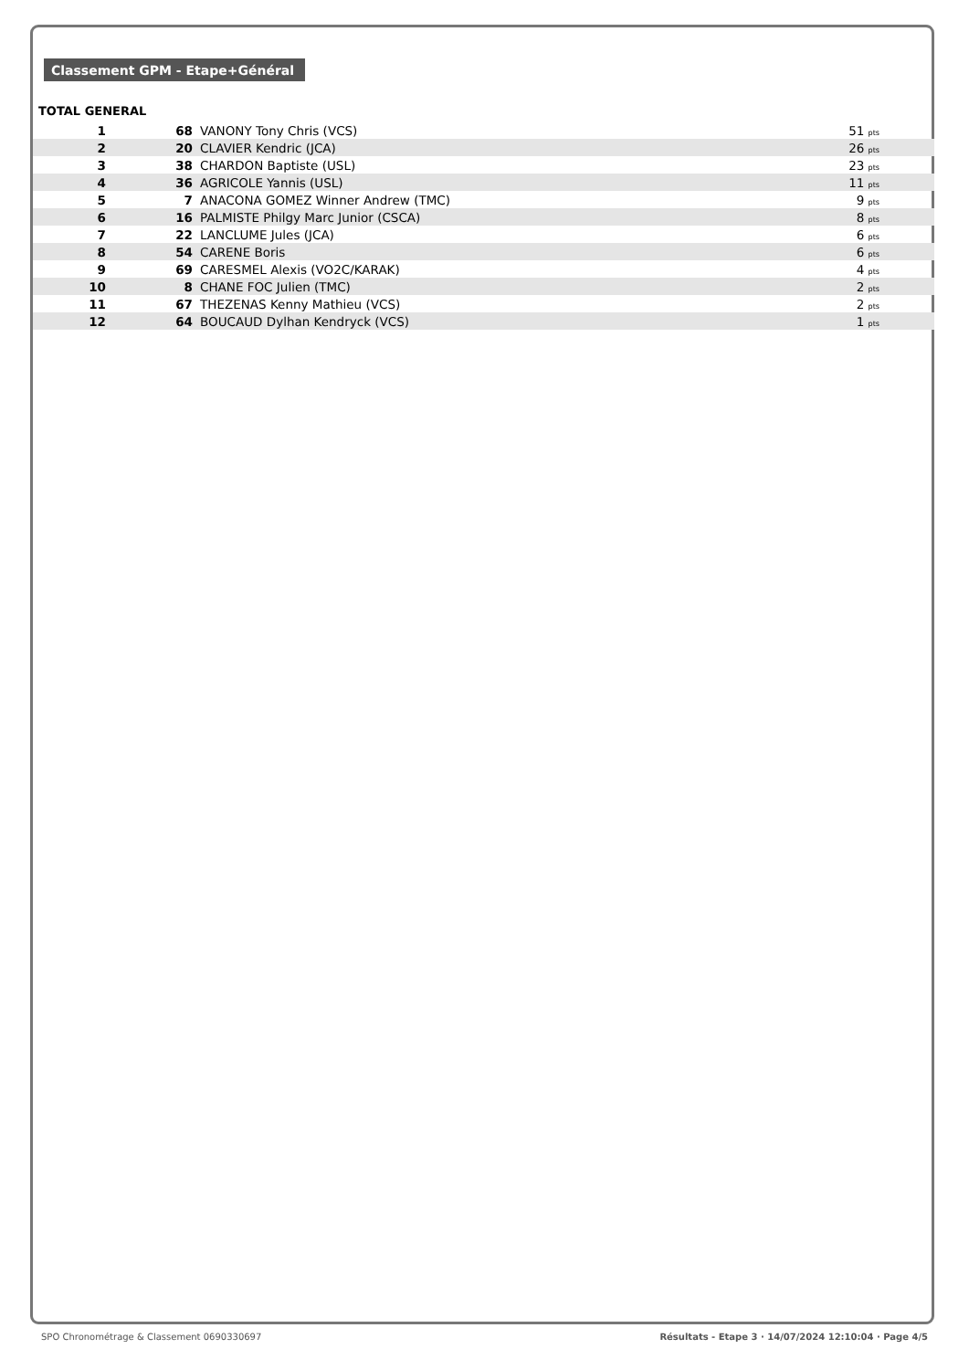Classement GPM - Etape+Général
TOTAL GENERAL
| 1 | 68 | VANONY Tony Chris (VCS) | 51 pts |
| 2 | 20 | CLAVIER Kendric (JCA) | 26 pts |
| 3 | 38 | CHARDON Baptiste (USL) | 23 pts |
| 4 | 36 | AGRICOLE Yannis (USL) | 11 pts |
| 5 | 7 | ANACONA GOMEZ Winner Andrew (TMC) | 9 pts |
| 6 | 16 | PALMISTE Philgy Marc Junior (CSCA) | 8 pts |
| 7 | 22 | LANCLUME Jules (JCA) | 6 pts |
| 8 | 54 | CARENE Boris | 6 pts |
| 9 | 69 | CARESMEL Alexis (VO2C/KARAK) | 4 pts |
| 10 | 8 | CHANE FOC Julien (TMC) | 2 pts |
| 11 | 67 | THEZENAS Kenny Mathieu (VCS) | 2 pts |
| 12 | 64 | BOUCAUD Dylhan Kendryck (VCS) | 1 pts |
SPO Chronométrage & Classement 0690330697 Résultats - Etape 3 · 14/07/2024 12:10:04 · Page 4/5